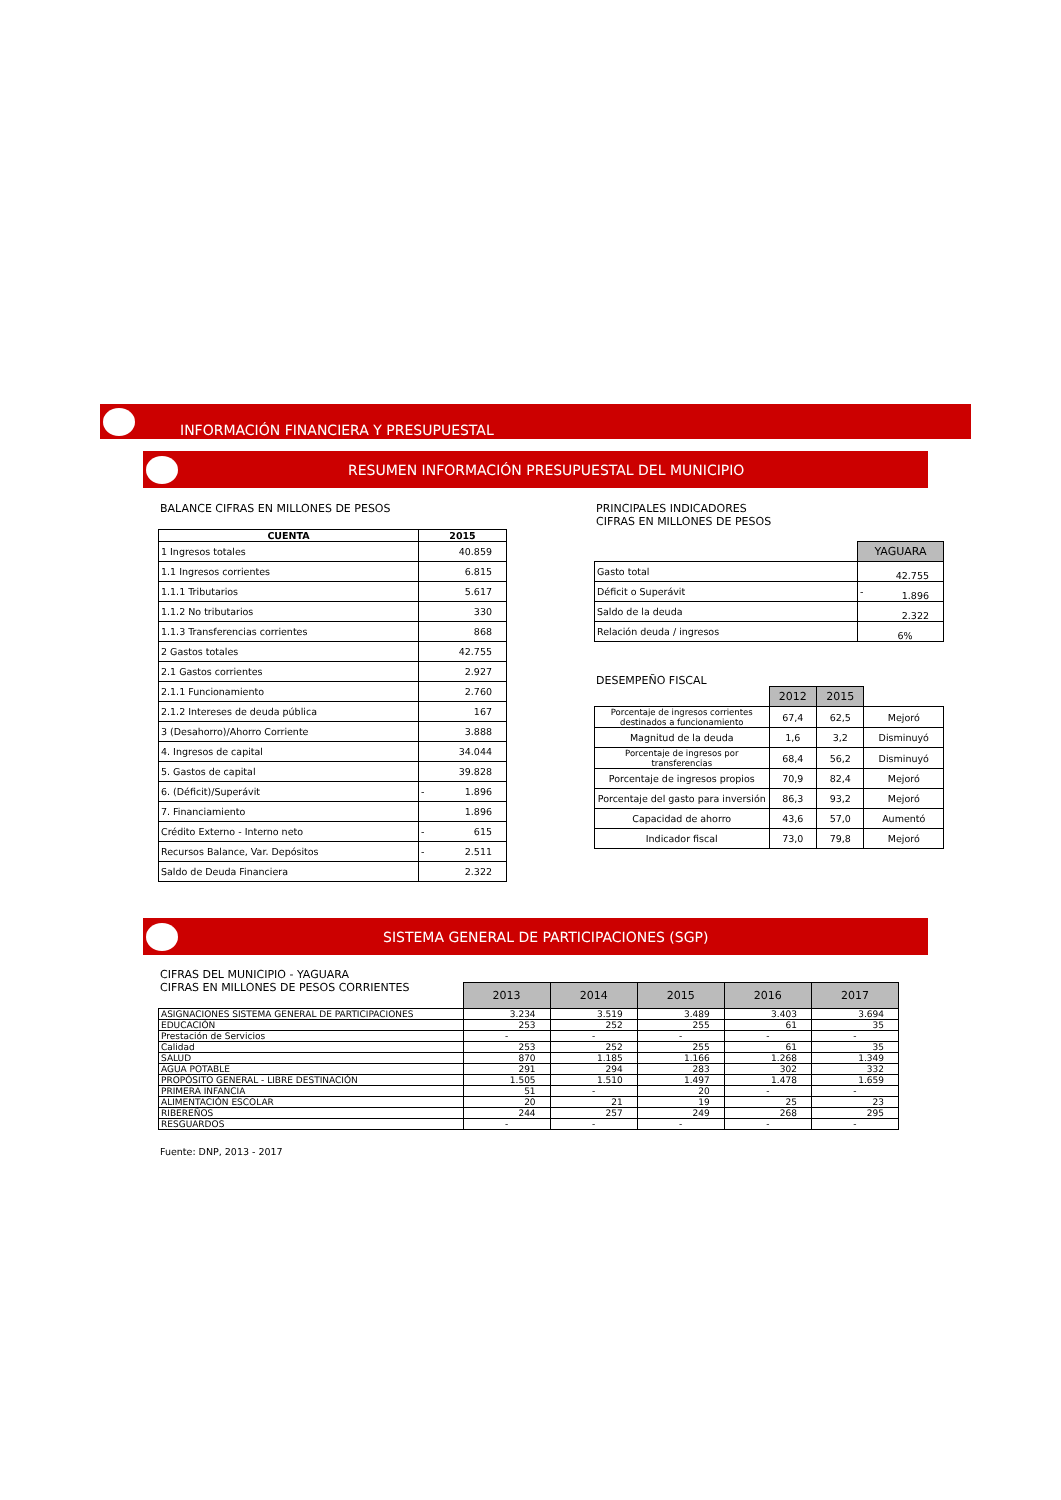INFORMACIÓN FINANCIERA Y PRESUPUESTAL
RESUMEN INFORMACIÓN PRESUPUESTAL DEL MUNICIPIO
BALANCE CIFRAS EN MILLONES DE PESOS
| CUENTA | 2015 | |
| --- | --- | --- |
| 1 Ingresos totales | | 40.859 |
| 1.1 Ingresos corrientes | | 6.815 |
| 1.1.1 Tributarios | | 5.617 |
| 1.1.2 No tributarios | | 330 |
| 1.1.3 Transferencias corrientes | | 868 |
| 2 Gastos totales | | 42.755 |
| 2.1 Gastos corrientes | | 2.927 |
| 2.1.1 Funcionamiento | | 2.760 |
| 2.1.2 Intereses de deuda pública | | 167 |
| 3 (Desahorro)/Ahorro Corriente | | 3.888 |
| 4. Ingresos de capital | | 34.044 |
| 5. Gastos de capital | | 39.828 |
| 6. (Déficit)/Superávit | - | 1.896 |
| 7. Financiamiento | | 1.896 |
| Crédito Externo - Interno neto | - | 615 |
| Recursos Balance, Var. Depósitos | - | 2.511 |
| Saldo de Deuda Financiera | | 2.322 |
PRINCIPALES INDICADORES
CIFRAS EN MILLONES DE PESOS
| | YAGUARA | |
| Gasto total | | 42.755 |
| Déficit o Superávit | - | 1.896 |
| Saldo de la deuda | | 2.322 |
| Relación deuda / ingresos | | 6% |
DESEMPEÑO FISCAL
| | 2012 | 2015 | |
| Porcentaje de ingresos corrientes destinados a funcionamiento | 67,4 | 62,5 | Mejoró |
| Magnitud de la deuda | 1,6 | 3,2 | Disminuyó |
| Porcentaje de ingresos por transferencias | 68,4 | 56,2 | Disminuyó |
| Porcentaje de ingresos propios | 70,9 | 82,4 | Mejoró |
| Porcentaje del gasto para inversión | 86,3 | 93,2 | Mejoró |
| Capacidad de ahorro | 43,6 | 57,0 | Aumentó |
| Indicador fiscal | 73,0 | 79,8 | Mejoró |
SISTEMA GENERAL DE PARTICIPACIONES (SGP)
CIFRAS DEL MUNICIPIO - YAGUARA
CIFRAS EN MILLONES DE PESOS CORRIENTES
| | 2013 | 2014 | 2015 | 2016 | 2017 |
| ASIGNACIONES SISTEMA GENERAL DE PARTICIPACIONES | 3.234 | 3.519 | 3.489 | 3.403 | 3.694 |
| EDUCACIÓN | 253 | 252 | 255 | 61 | 35 |
| Prestación de Servicios | - | - | - | - | - |
| Calidad | 253 | 252 | 255 | 61 | 35 |
| SALUD | 870 | 1.185 | 1.166 | 1.268 | 1.349 |
| AGUA POTABLE | 291 | 294 | 283 | 302 | 332 |
| PROPÓSITO GENERAL - LIBRE DESTINACIÓN | 1.505 | 1.510 | 1.497 | 1.478 | 1.659 |
| PRIMERA INFANCIA | 51 | - | 20 | - | - |
| ALIMENTACIÓN ESCOLAR | 20 | 21 | 19 | 25 | 23 |
| RIBEREÑOS | 244 | 257 | 249 | 268 | 295 |
| RESGUARDOS | - | - | - | - | - |
Fuente: DNP, 2013 - 2017